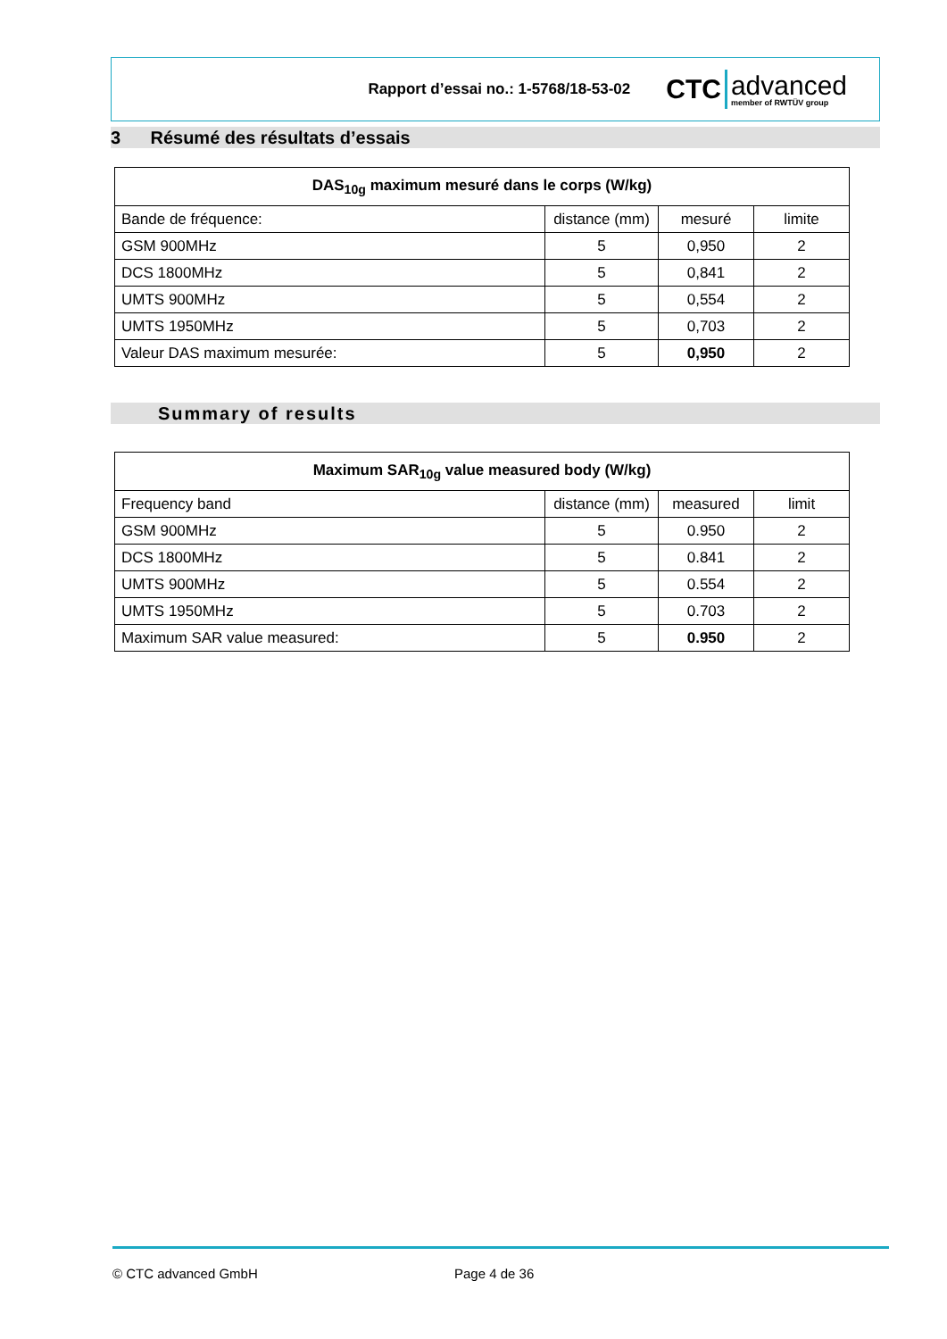Rapport d’essai no.: 1-5768/18-53-02
CTC advanced
member of RWTÜV group
3 Résumé des résultats d’essais
| DAS<sub>10g</sub> maximum mesuré dans le corps (W/kg) | | | |
| --- | --- | --- | --- |
| Bande de fréquence: | distance (mm) | mesuré | limite |
| GSM 900MHz | 5 | 0,950 | 2 |
| DCS 1800MHz | 5 | 0,841 | 2 |
| UMTS 900MHz | 5 | 0,554 | 2 |
| UMTS 1950MHz | 5 | 0,703 | 2 |
| Valeur DAS maximum mesurée: | 5 | 0,950 | 2 |
Summary of results
| Maximum SAR<sub>10g</sub> value measured body (W/kg) | | | |
| --- | --- | --- | --- |
| Frequency band | distance (mm) | measured | limit |
| GSM 900MHz | 5 | 0.950 | 2 |
| DCS 1800MHz | 5 | 0.841 | 2 |
| UMTS 900MHz | 5 | 0.554 | 2 |
| UMTS 1950MHz | 5 | 0.703 | 2 |
| Maximum SAR value measured: | 5 | 0.950 | 2 |
© CTC advanced GmbH Page 4 de 36